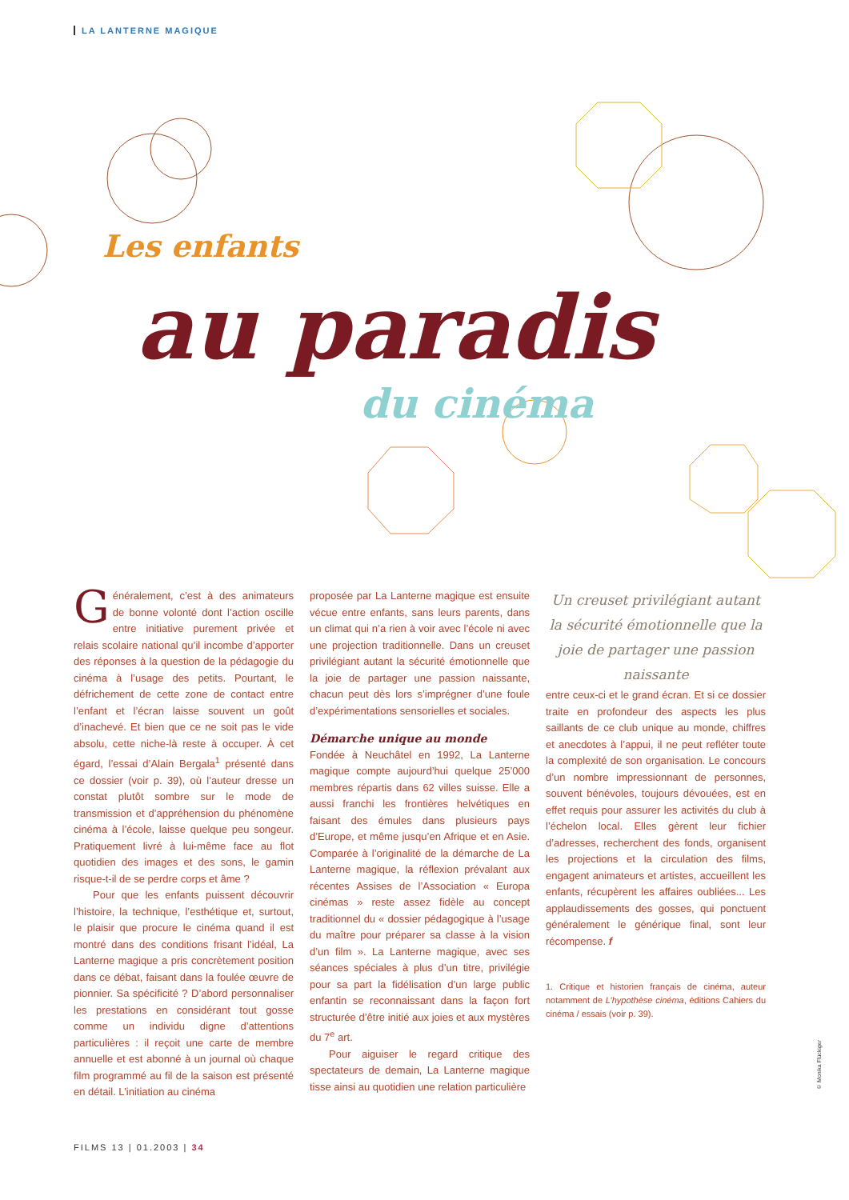LA LANTERNE MAGIQUE
Les enfants
au paradis
du cinéma
Généralement, c’est à des animateurs de bonne volonté dont l’action oscille entre initiative purement privée et relais scolaire national qu’il incombe d’apporter des réponses à la question de la pédagogie du cinéma à l’usage des petits. Pourtant, le défrichement de cette zone de contact entre l’enfant et l’écran laisse souvent un goût d’inachevé. Et bien que ce ne soit pas le vide absolu, cette niche-là reste à occuper. À cet égard, l’essai d’Alain Bergala<sup>1</sup> présenté dans ce dossier (voir p. 39), où l’auteur dresse un constat plutôt sombre sur le mode de transmission et d’appréhension du phénomène cinéma à l’école, laisse quelque peu songeur. Pratiquement livré à lui-même face au flot quotidien des images et des sons, le gamin risque-t-il de se perdre corps et âme ?
Pour que les enfants puissent découvrir l’histoire, la technique, l’esthétique et, surtout, le plaisir que procure le cinéma quand il est montré dans des conditions frisant l’idéal, La Lanterne magique a pris concrètement position dans ce débat, faisant dans la foulée œuvre de pionnier. Sa spécificité ? D’abord personnaliser les prestations en considérant tout gosse comme un individu digne d’attentions particulières : il reçoit une carte de membre annuelle et est abonné à un journal où chaque film programmé au fil de la saison est présenté en détail. L’initiation au cinéma
proposée par La Lanterne magique est ensuite vécue entre enfants, sans leurs parents, dans un climat qui n’a rien à voir avec l’école ni avec une projection traditionnelle. Dans un creuset privilégiant autant la sécurité émotionnelle que la joie de partager une passion naissante, chacun peut dès lors s’imprégner d’une foule d’expérimentations sensorielles et sociales.
Démarche unique au monde
Fondée à Neuchâtel en 1992, La Lanterne magique compte aujourd’hui quelque 25’000 membres répartis dans 62 villes suisse. Elle a aussi franchi les frontières helvétiques en faisant des émules dans plusieurs pays d’Europe, et même jusqu’en Afrique et en Asie. Comparée à l’originalité de la démarche de La Lanterne magique, la réflexion prévalant aux récentes Assises de l’Association « Europa cinémas » reste assez fidèle au concept traditionnel du « dossier pédagogique à l’usage du maître pour préparer sa classe à la vision d’un film ». La Lanterne magique, avec ses séances spéciales à plus d’un titre, privilégie pour sa part la fidélisation d’un large public enfantin se reconnaissant dans la façon fort structurée d’être initié aux joies et aux mystères du 7<sup>e</sup> art.
Pour aiguiser le regard critique des spectateurs de demain, La Lanterne magique tisse ainsi au quotidien une relation particulière
Un creuset privilégiant autant la sécurité émotionnelle que la joie de partager une passion naissante
entre ceux-ci et le grand écran. Et si ce dossier traite en profondeur des aspects les plus saillants de ce club unique au monde, chiffres et anecdotes à l’appui, il ne peut refléter toute la complexité de son organisation. Le concours d’un nombre impressionnant de personnes, souvent bénévoles, toujours dévouées, est en effet requis pour assurer les activités du club à l’échelon local. Elles gèrent leur fichier d’adresses, recherchent des fonds, organisent les projections et la circulation des films, engagent animateurs et artistes, accueillent les enfants, récupèrent les affaires oubliées... Les applaudissements des gosses, qui ponctuent généralement le générique final, sont leur récompense. f
1. Critique et historien français de cinéma, auteur notamment de L’hypothèse cinéma, éditions Cahiers du cinéma / essais (voir p. 39).
FILMS 13 | 01.2003 | 34
© Monika Flückiger